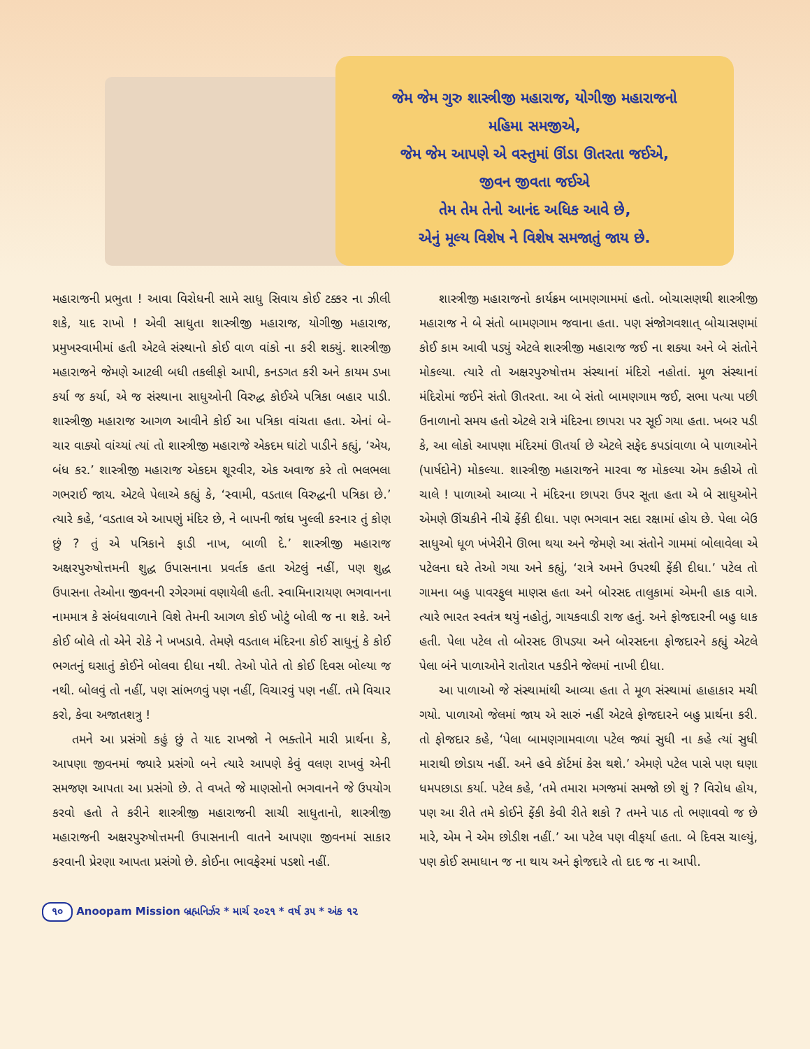જેમ જેમ ગુરુ શાસ્ત્રીજી મહારાજ, યોગીજી મહારાજનો
મહિમા સમજીએ,
જેમ જેમ આપણે એ વસ્તુમાં ઊંડા ઊતરતા જઈએ,
જીવન જીવતા જઈએ
તેમ તેમ તેનો આનંદ અધિક આવે છે,
એનું મૂલ્ય વિશેષ ને વિશેષ સમજાતું જાય છે.
મહારાજની પ્રભુતા ! આવા વિરોધની સામે સાધુ સિવાય કોઈ ટક્કર ના ઝીલી શકે, યાદ રાખો ! એવી સાધુતા શાસ્ત્રીજી મહારાજ, યોગીજી મહારાજ, પ્રમુખસ્વામીમાં હતી એટલે સંસ્થાનો કોઈ વાળ વાંકો ના કરી શક્યું. શાસ્ત્રીજી મહારાજને જેમણે આટલી બધી તકલીફો આપી, કનડગત કરી અને કાયમ ડખા કર્યા જ કર્યા, એ જ સંસ્થાના સાધુઓની વિરુદ્ધ કોઈએ પત્રિકા બહાર પાડી. શાસ્ત્રીજી મહારાજ આગળ આવીને કોઈ આ પત્રિકા વાંચતા હતા. એનાં બે-ચાર વાક્યો વાંચ્યાં ત્યાં તો શાસ્ત્રીજી મહારાજે એકદમ ઘાંટો પાડીને કહ્યું, ‘એય, બંધ કર.’ શાસ્ત્રીજી મહારાજ એકદમ શૂરવીર, એક અવાજ કરે તો ભલભલા ગભરાઈ જાય. એટલે પેલાએ કહ્યું કે, ‘સ્વામી, વડતાલ વિરુદ્ધની પત્રિકા છે.’ ત્યારે કહે, ‘વડતાલ એ આપણું મંદિર છે, ને બાપની જાંઘ ખુલ્લી કરનાર તું કોણ છું ? તું એ પત્રિકાને ફાડી નાખ, બાળી દે.’ શાસ્ત્રીજી મહારાજ અક્ષરપુરુષોત્તમની શુદ્ધ ઉપાસનાના પ્રવર્તક હતા એટલું નહીં, પણ શુદ્ધ ઉપાસના તેઓના જીવનની રગેરગમાં વણાયેલી હતી. સ્વામિનારાયણ ભગવાનના નામમાત્ર કે સંબંધવાળાને વિશે તેમની આગળ કોઈ ખોટું બોલી જ ના શકે. અને કોઈ બોલે તો એને રોકે ને ખખડાવે. તેમણે વડતાલ મંદિરના કોઈ સાધુનું કે કોઈ ભગતનું ઘસાતું કોઈને બોલવા દીધા નથી. તેઓ પોતે તો કોઈ દિવસ બોલ્યા જ નથી. બોલવું તો નહીં, પણ સાંભળવું પણ નહીં, વિચારવું પણ નહીં. તમે વિચાર કરો, કેવા અજાતશત્રુ !
તમને આ પ્રસંગો કહું છું તે યાદ રાખજો ને ભક્તોને મારી પ્રાર્થના કે, આપણા જીવનમાં જ્યારે પ્રસંગો બને ત્યારે આપણે કેવું વલણ રાખવું એની સમજણ આપતા આ પ્રસંગો છે. તે વખતે જે માણસોનો ભગવાનને જે ઉપયોગ કરવો હતો તે કરીને શાસ્ત્રીજી મહારાજની સાચી સાધુતાનો, શાસ્ત્રીજી મહારાજની અક્ષરપુરુષોત્તમની ઉપાસનાની વાતને આપણા જીવનમાં સાકાર કરવાની પ્રેરણા આપતા પ્રસંગો છે. કોઈના ભાવફેરમાં પડશો નહીં.
શાસ્ત્રીજી મહારાજનો કાર્યક્રમ બામણગામમાં હતો. બોચાસણથી શાસ્ત્રીજી મહારાજ ને બે સંતો બામણગામ જવાના હતા. પણ સંજોગવશાત્ બોચાસણમાં કોઈ કામ આવી પડ્યું એટલે શાસ્ત્રીજી મહારાજ જઈ ના શક્યા અને બે સંતોને મોકલ્યા. ત્યારે તો અક્ષરપુરુષોત્તમ સંસ્થાનાં મંદિરો નહોતાં. મૂળ સંસ્થાનાં મંદિરોમાં જઈને સંતો ઊતરતા. આ બે સંતો બામણગામ જઈ, સભા પત્યા પછી ઉનાળાનો સમય હતો એટલે રાત્રે મંદિરના છાપરા પર સૂઈ ગયા હતા. ખબર પડી કે, આ લોકો આપણા મંદિરમાં ઊતર્યા છે એટલે સફેદ કપડાંવાળા બે પાળાઓને (પાર્ષદોને) મોકલ્યા. શાસ્ત્રીજી મહારાજને મારવા જ મોકલ્યા એમ કહીએ તો ચાલે ! પાળાઓ આવ્યા ને મંદિરના છાપરા ઉપર સૂતા હતા એ બે સાધુઓને એમણે ઊંચકીને નીચે ફેંકી દીધા. પણ ભગવાન સદા રક્ષામાં હોય છે. પેલા બેઉ સાધુઓ ધૂળ ખંખેરીને ઊભા થયા અને જેમણે આ સંતોને ગામમાં બોલાવેલા એ પટેલના ઘરે તેઓ ગયા અને કહ્યું, ‘રાત્રે અમને ઉપરથી ફેંકી દીધા.’ પટેલ તો ગામના બહુ પાવરફુલ માણસ હતા અને બોરસદ તાલુકામાં એમની હાક વાગે. ત્યારે ભારત સ્વતંત્ર થયું નહોતું, ગાયકવાડી રાજ હતું. અને ફોજદારની બહુ ધાક હતી. પેલા પટેલ તો બોરસદ ઊપડ્યા અને બોરસદના ફોજદારને કહ્યું એટલે પેલા બંને પાળાઓને રાતોરાત પકડીને જેલમાં નાખી દીધા.
આ પાળાઓ જે સંસ્થામાંથી આવ્યા હતા તે મૂળ સંસ્થામાં હાહાકાર મચી ગયો. પાળાઓ જેલમાં જાય એ સારું નહીં એટલે ફોજદારને બહુ પ્રાર્થના કરી. તો ફોજદાર કહે, ‘પેલા બામણગામવાળા પટેલ જ્યાં સુધી ના કહે ત્યાં સુધી મારાથી છોડાય નહીં. અને હવે કૉર્ટમાં કેસ થશે.’ એમણે પટેલ પાસે પણ ઘણા ધમપછાડા કર્યા. પટેલ કહે, ‘તમે તમારા મગજમાં સમજો છો શું ? વિરોધ હોય, પણ આ રીતે તમે કોઈને ફેંકી કેવી રીતે શકો ? તમને પાઠ તો ભણાવવો જ છે મારે, એમ ને એમ છોડીશ નહીં.’ આ પટેલ પણ વીફર્યા હતા. બે દિવસ ચાલ્યું, પણ કોઈ સમાધાન જ ના થાય અને ફોજદારે તો દાદ જ ના આપી.
૧૦ Anoopam Mission બ્રહ્મનિર્ઝર * માર્ચ ૨૦૨૧ * વર્ષ ૩૫ * અંક ૧૨